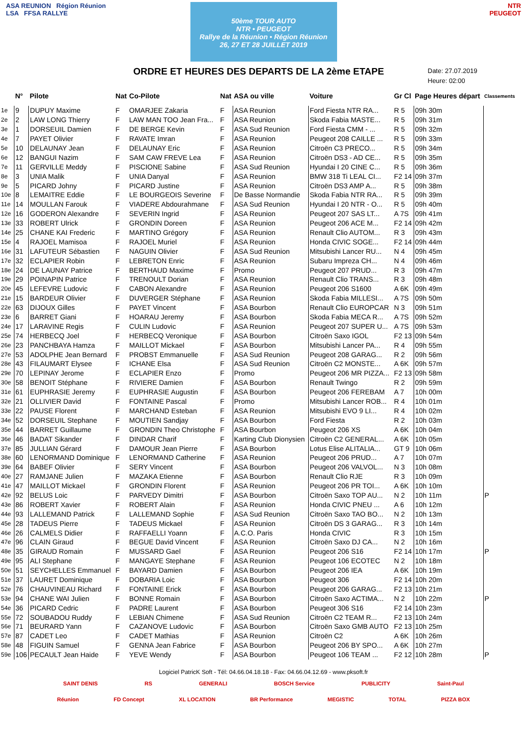ASA REUNION Région Réunion
LSA FFSA RALLYE
50ème TOUR AUTO
NTR • PEUGEOT
Rallye de la Réunion • Région Réunion
26, 27 ET 28 JUILLET 2019
NTR
PEUGEOT
ORDRE ET HEURES DES DEPARTS DE LA 2ème ETAPE
Date: 27.07.2019
Heure: 02:00
| | N° | Pilote | Nat | Co-Pilote | Nat | ASA ou ville | Voiture | Gr Cl | Page Heures départ | Classements |
| --- | --- | --- | --- | --- | --- | --- | --- | --- | --- | --- |
| 1e | 9 | DUPUY Maxime | F | OMARJEE Zakaria | F | ASA Reunion | Ford Fiesta NTR RA... | R 5 | 09h 30m | |
| 2e | 2 | LAW LONG Thierry | F | LAW MAN TOO Jean Fra... | F | ASA Reunion | Skoda Fabia MASTE... | R 5 | 09h 31m | |
| 3e | 1 | DORSEUIL Damien | F | DE BERGE Kevin | F | ASA Sud Reunion | Ford Fiesta CMM - ... | R 5 | 09h 32m | |
| 4e | 7 | PAYET Olivier | F | RAVATE Imran | F | ASA Reunion | Peugeot 208 CAILLE ... | R 5 | 09h 33m | |
| 5e | 10 | DELAUNAY Jean | F | DELAUNAY Eric | F | ASA Reunion | Citroën C3 PRECO... | R 5 | 09h 34m | |
| 6e | 12 | BANGUI Nazim | F | SAM CAW FREVE Lea | F | ASA Reunion | Citroën DS3 - AD CE... | R 5 | 09h 35m | |
| 7e | 11 | GERVILLE Meddy | F | PISCIONE Sabine | F | ASA Sud Reunion | Hyundai I 20 CINE C... | R 5 | 09h 36m | |
| 8e | 3 | UNIA Malik | F | UNIA Danyal | F | ASA Reunion | BMW 318 Ti LEAL CI... | F2 14 | 09h 37m | |
| 9e | 5 | PICARD Johny | F | PICARD Justine | F | ASA Reunion | Citroën DS3 AMP A... | R 5 | 09h 38m | |
| 10e | 8 | LEMAITRE Eddie | F | LE BOURGEOIS Severine | F | De Basse Normandie | Skoda Fabia NTR RA... | R 5 | 09h 39m | |
| 11e | 14 | MOULLAN Farouk | F | VIADERE Abdourahmane | F | ASA Sud Reunion | Hyundai I 20 NTR - O... | R 5 | 09h 40m | |
| 12e | 16 | GODERON Alexandre | F | SEVERIN Ingrid | F | ASA Reunion | Peugeot 207 SAS LT... | A 7S | 09h 41m | |
| 13e | 33 | ROBERT Ulrick | F | GRONDIN Doreen | F | ASA Reunion | Peugeot 206 ACE M... | F2 14 | 09h 42m | |
| 14e | 25 | CHANE KAI Frederic | F | MARTINO Grégory | F | ASA Reunion | Renault Clio AUTOM... | R 3 | 09h 43m | |
| 15e | 4 | RAJOEL Mamisoa | F | RAJOEL Muriel | F | ASA Reunion | Honda CIVIC SOGE... | F2 14 | 09h 44m | |
| 16e | 31 | LAFUTEUR Sébastien | F | NAGUIN Olivier | F | ASA Sud Reunion | Mitsubishi Lancer RU... | N 4 | 09h 45m | |
| 17e | 32 | ECLAPIER Robin | F | LEBRETON Enric | F | ASA Reunion | Subaru Impreza CH... | N 4 | 09h 46m | |
| 18e | 24 | DE LAUNAY Patrice | F | BERTHAUD Maxime | F | Promo | Peugeot 207 PRUD... | R 3 | 09h 47m | |
| 19e | 29 | POINAPIN Patrice | F | TRENOULT Dorian | F | ASA Reunion | Renault Clio TRANS... | R 3 | 09h 48m | |
| 20e | 45 | LEFEVRE Ludovic | F | CABON Alexandre | F | ASA Reunion | Peugeot 206 S1600 | A 6K | 09h 49m | |
| 21e | 15 | BARDEUR Olivier | F | DUVERGER Stéphane | F | ASA Reunion | Skoda Fabia MILLESI... | A 7S | 09h 50m | |
| 22e | 63 | DIJOUX Gilles | F | PAYET Vincent | F | ASA Bourbon | Renault Clio EUROPCAR | N 3 | 09h 51m | |
| 23e | 6 | BARRET Giani | F | HOARAU Jeremy | F | ASA Bourbon | Skoda Fabia MECA R... | A 7S | 09h 52m | |
| 24e | 17 | LARAVINE Regis | F | CULIN Ludovic | F | ASA Reunion | Peugeot 207 SUPER U... | A 7S | 09h 53m | |
| 25e | 74 | HERBECQ Joel | F | HERBECQ Veronique | F | ASA Bourbon | Citroën Saxo IGOL | F2 13 | 09h 54m | |
| 26e | 23 | PANCHBAYA Hamza | F | MAILLOT Mickael | F | ASA Bourbon | Mitsubishi Lancer PA... | R 4 | 09h 55m | |
| 27e | 53 | ADOLPHE Jean Bernard | F | PROBST Emmanuelle | F | ASA Sud Reunion | Peugeot 208 GARAG... | R 2 | 09h 56m | |
| 28e | 43 | FILAUMART Elysee | F | ICHANE Elsa | F | ASA Sud Reunion | Citroën C2 MONSTE... | A 6K | 09h 57m | |
| 29e | 70 | LEPINAY Jerome | F | ECLAPIER Enzo | F | Promo | Peugeot 206 MR PIZZA... | F2 13 | 09h 58m | |
| 30e | 58 | BENOIT Stéphane | F | RIVIERE Damien | F | ASA Bourbon | Renault Twingo | R 2 | 09h 59m | |
| 31e | 61 | EUPHRASIE Jeremy | F | EUPHRASIE Augustin | F | ASA Bourbon | Peugeot 206 FEREBAM | A 7 | 10h 00m | |
| 32e | 21 | OLLIVIER David | F | FONTAINE Pascal | F | Promo | Mitsubishi Lancer ROB... | R 4 | 10h 01m | |
| 33e | 22 | PAUSE Florent | F | MARCHAND Esteban | F | ASA Reunion | Mitsubishi EVO 9 LI... | R 4 | 10h 02m | |
| 34e | 52 | DORSEUIL Stephane | F | MOUTIEN Sandjay | F | ASA Bourbon | Ford Fiesta | R 2 | 10h 03m | |
| 35e | 44 | BARRET Guillaume | F | GRONDIN Theo Christophe | F | ASA Bourbon | Peugeot 206 XS | A 6K | 10h 04m | |
| 36e | 46 | BADAT Sikander | F | DINDAR Charif | F | Karting Club Dionysien | Citroën C2 GENERAL... | A 6K | 10h 05m | |
| 37e | 85 | JULLIAN Gérard | F | DAMOUR Jean Pierre | F | ASA Bourbon | Lotus Elise ALITALIA... | GT 9 | 10h 06m | |
| 38e | 60 | LENORMAND Dominique | F | LENORMAND Catherine | F | ASA Reunion | Peugeot 206 PRUD... | A 7 | 10h 07m | |
| 39e | 64 | BABEF Olivier | F | SERY Vincent | F | ASA Bourbon | Peugeot 206 VALVOL... | N 3 | 10h 08m | |
| 40e | 27 | RAMJANE Julien | F | MAZAKA Etienne | F | ASA Bourbon | Renault Clio RJE | R 3 | 10h 09m | |
| 41e | 47 | MAILLOT Mickael | F | GRONDIN Florent | F | ASA Reunion | Peugeot 206 PR TOI... | A 6K | 10h 10m | |
| 42e | 92 | BELUS Loic | F | PARVEDY Dimitri | F | ASA Bourbon | Citroën Saxo TOP AU... | N 2 | 10h 11m | P |
| 43e | 86 | ROBERT Xavier | F | ROBERT Alain | F | ASA Reunion | Honda CIVIC PNEU ... | A 6 | 10h 12m | |
| 44e | 93 | LALLEMAND Patrick | F | LALLEMAND Sophie | F | ASA Sud Reunion | Citroën Saxo TAO BO... | N 2 | 10h 13m | |
| 45e | 28 | TADEUS Pierre | F | TADEUS Mickael | F | ASA Reunion | Citroën DS 3 GARAG... | R 3 | 10h 14m | |
| 46e | 26 | CALMELS Didier | F | RAFFAELLI Yoann | F | A.C.O. Paris | Honda CIVIC | R 3 | 10h 15m | |
| 47e | 96 | CLAIN Giraud | F | BEGUE David Vincent | F | ASA Reunion | Citroën Saxo DJ CA... | N 2 | 10h 16m | |
| 48e | 35 | GIRAUD Romain | F | MUSSARD Gael | F | ASA Reunion | Peugeot 206 S16 | F2 14 | 10h 17m | P |
| 49e | 95 | ALI Stephane | F | MANGAYE Stephane | F | ASA Reunion | Peugeot 106 ECOTEC | N 2 | 10h 18m | |
| 50e | 51 | SEYCHELLES Emmanuel | F | BAYARD Damien | F | ASA Bourbon | Peugeot 206 IEA | A 6K | 10h 19m | |
| 51e | 37 | LAURET Dominique | F | DOBARIA Loic | F | ASA Bourbon | Peugeot 306 | F2 14 | 10h 20m | |
| 52e | 76 | CHAUVINEAU Richard | F | FONTAINE Erick | F | ASA Bourbon | Peugeot 206 GARAG... | F2 13 | 10h 21m | |
| 53e | 94 | CHANE WAI Julien | F | BONNE Romain | F | ASA Bourbon | Citroën Saxo ACTIMA... | N 2 | 10h 22m | P |
| 54e | 36 | PICARD Cedric | F | PADRE Laurent | F | ASA Bourbon | Peugeot 306 S16 | F2 14 | 10h 23m | |
| 55e | 72 | SOUBADOU Ruddy | F | LEBIAN Chimene | F | ASA Sud Reunion | Citroën C2 TEAM R... | F2 13 | 10h 24m | |
| 56e | 71 | BEURARD Yann | F | CAZANOVE Ludovic | F | ASA Bourbon | Citroën Saxo GMB AUTO | F2 13 | 10h 25m | |
| 57e | 87 | CADET Leo | F | CADET Mathias | F | ASA Reunion | Citroën C2 | A 6K | 10h 26m | |
| 58e | 48 | FIGUIN Samuel | F | GENNA Jean Fabrice | F | ASA Bourbon | Peugeot 206 BY SPO... | A 6K | 10h 27m | |
| 59e | 106 | PECAULT Jean Haide | F | YEVE Wendy | F | ASA Bourbon | Peugeot 106 TEAM ... | F2 12 | 10h 28m | P |
Logiciel PatricK Soft - Tél: 04.66.04.18.18 - Fax: 04.66.04.12.69 - www.pksoft.fr
SAINT DENIS RS GENERALI BOSCH Service PUBLICITY Saint-Paul
Réunion FD Concept XL LOCATION BR Performance MEGISTIC TOTAL PIZZA BOX